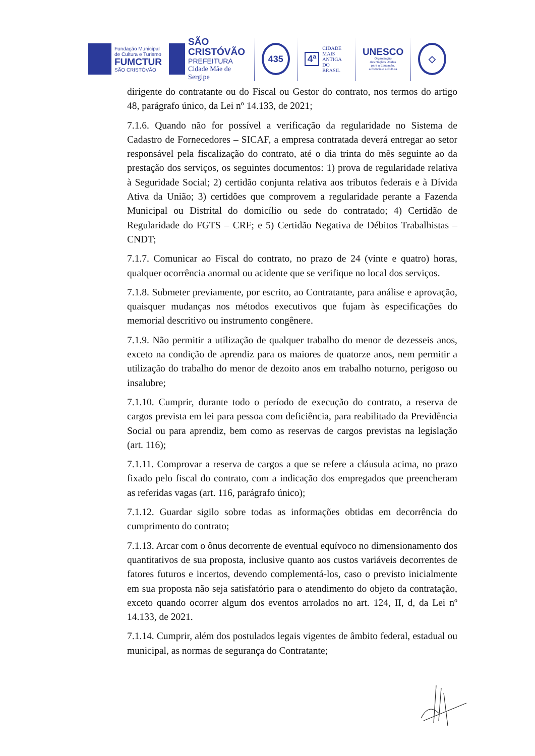Fundação Municipal
de Cultura e Turismo
FUMCTUR
SÃO CRISTÓVÃO
SÃO
CRISTÓVÃO
PREFEITURA
Cidade Mãe de Sergipe
435
4ª
CIDADE
MAIS ANTIGA
DO BRASIL
UNESCO
Organização
das Nações Unidas
para a Educação,
a Ciência e a Cultura
◇
dirigente do contratante ou do Fiscal ou Gestor do contrato, nos termos do artigo 48, parágrafo único, da Lei nº 14.133, de 2021;
7.1.6. Quando não for possível a verificação da regularidade no Sistema de Cadastro de Fornecedores – SICAF, a empresa contratada deverá entregar ao setor responsável pela fiscalização do contrato, até o dia trinta do mês seguinte ao da prestação dos serviços, os seguintes documentos: 1) prova de regularidade relativa à Seguridade Social; 2) certidão conjunta relativa aos tributos federais e à Dívida Ativa da União; 3) certidões que comprovem a regularidade perante a Fazenda Municipal ou Distrital do domicílio ou sede do contratado; 4) Certidão de Regularidade do FGTS – CRF; e 5) Certidão Negativa de Débitos Trabalhistas – CNDT;
7.1.7. Comunicar ao Fiscal do contrato, no prazo de 24 (vinte e quatro) horas, qualquer ocorrência anormal ou acidente que se verifique no local dos serviços.
7.1.8. Submeter previamente, por escrito, ao Contratante, para análise e aprovação, quaisquer mudanças nos métodos executivos que fujam às especificações do memorial descritivo ou instrumento congênere.
7.1.9. Não permitir a utilização de qualquer trabalho do menor de dezesseis anos, exceto na condição de aprendiz para os maiores de quatorze anos, nem permitir a utilização do trabalho do menor de dezoito anos em trabalho noturno, perigoso ou insalubre;
7.1.10. Cumprir, durante todo o período de execução do contrato, a reserva de cargos prevista em lei para pessoa com deficiência, para reabilitado da Previdência Social ou para aprendiz, bem como as reservas de cargos previstas na legislação (art. 116);
7.1.11. Comprovar a reserva de cargos a que se refere a cláusula acima, no prazo fixado pelo fiscal do contrato, com a indicação dos empregados que preencheram as referidas vagas (art. 116, parágrafo único);
7.1.12. Guardar sigilo sobre todas as informações obtidas em decorrência do cumprimento do contrato;
7.1.13. Arcar com o ônus decorrente de eventual equívoco no dimensionamento dos quantitativos de sua proposta, inclusive quanto aos custos variáveis decorrentes de fatores futuros e incertos, devendo complementá-los, caso o previsto inicialmente em sua proposta não seja satisfatório para o atendimento do objeto da contratação, exceto quando ocorrer algum dos eventos arrolados no art. 124, II, d, da Lei nº 14.133, de 2021.
7.1.14. Cumprir, além dos postulados legais vigentes de âmbito federal, estadual ou municipal, as normas de segurança do Contratante;